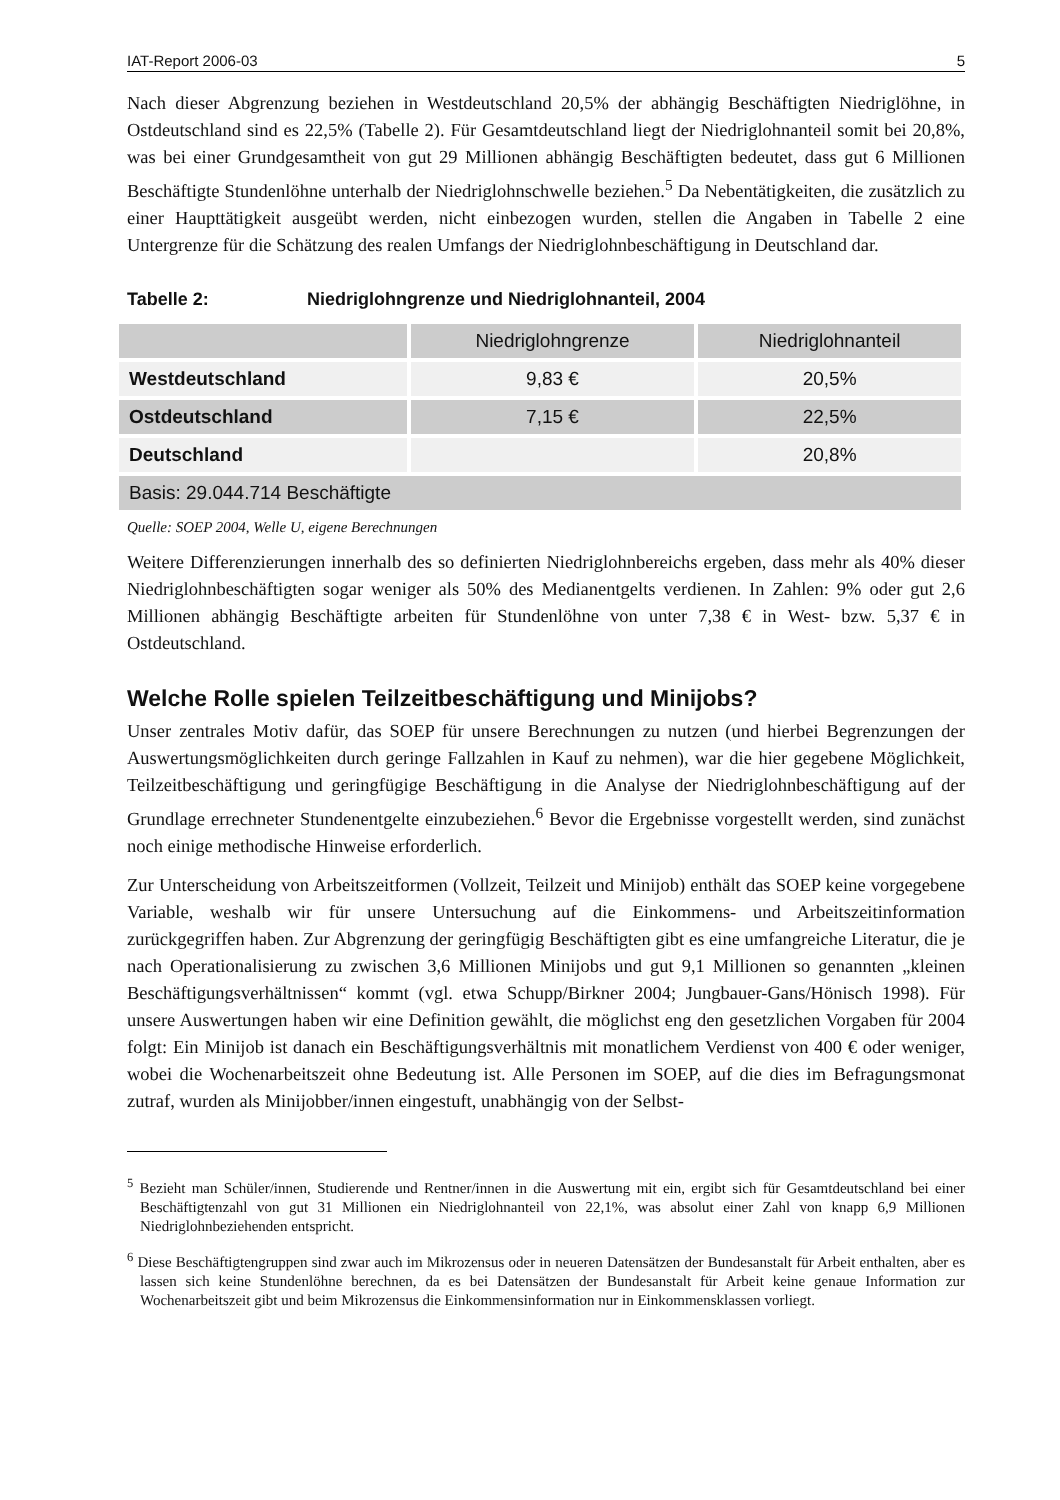IAT-Report 2006-03 5
Nach dieser Abgrenzung beziehen in Westdeutschland 20,5% der abhängig Beschäftigten Niedriglöhne, in Ostdeutschland sind es 22,5% (Tabelle 2). Für Gesamtdeutschland liegt der Niedriglohnanteil somit bei 20,8%, was bei einer Grundgesamtheit von gut 29 Millionen abhängig Beschäftigten bedeutet, dass gut 6 Millionen Beschäftigte Stundenlöhne unterhalb der Niedriglohnschwelle beziehen.<sup>5</sup> Da Nebentätigkeiten, die zusätzlich zu einer Haupttätigkeit ausgeübt werden, nicht einbezogen wurden, stellen die Angaben in Tabelle 2 eine Untergrenze für die Schätzung des realen Umfangs der Niedriglohnbeschäftigung in Deutschland dar.
Tabelle 2: Niedriglohngrenze und Niedriglohnanteil, 2004
| | Niedriglohngrenze | Niedriglohnanteil |
| --- | --- | --- |
| Westdeutschland | 9,83 € | 20,5% |
| Ostdeutschland | 7,15 € | 22,5% |
| Deutschland | | 20,8% |
| Basis: 29.044.714 Beschäftigte | | |
Quelle: SOEP 2004, Welle U, eigene Berechnungen
Weitere Differenzierungen innerhalb des so definierten Niedriglohnbereichs ergeben, dass mehr als 40% dieser Niedriglohnbeschäftigten sogar weniger als 50% des Medianentgelts verdienen. In Zahlen: 9% oder gut 2,6 Millionen abhängig Beschäftigte arbeiten für Stundenlöhne von unter 7,38 € in West- bzw. 5,37 € in Ostdeutschland.
Welche Rolle spielen Teilzeitbeschäftigung und Minijobs?
Unser zentrales Motiv dafür, das SOEP für unsere Berechnungen zu nutzen (und hierbei Begrenzungen der Auswertungsmöglichkeiten durch geringe Fallzahlen in Kauf zu nehmen), war die hier gegebene Möglichkeit, Teilzeitbeschäftigung und geringfügige Beschäftigung in die Analyse der Niedriglohnbeschäftigung auf der Grundlage errechneter Stundenentgelte einzubeziehen.<sup>6</sup> Bevor die Ergebnisse vorgestellt werden, sind zunächst noch einige methodische Hinweise erforderlich.
Zur Unterscheidung von Arbeitszeitformen (Vollzeit, Teilzeit und Minijob) enthält das SOEP keine vorgegebene Variable, weshalb wir für unsere Untersuchung auf die Einkommens- und Arbeitszeitinformation zurückgegriffen haben. Zur Abgrenzung der geringfügig Beschäftigten gibt es eine umfangreiche Literatur, die je nach Operationalisierung zu zwischen 3,6 Millionen Minijobs und gut 9,1 Millionen so genannten „kleinen Beschäftigungsverhältnissen“ kommt (vgl. etwa Schupp/Birkner 2004; Jungbauer-Gans/Hönisch 1998). Für unsere Auswertungen haben wir eine Definition gewählt, die möglichst eng den gesetzlichen Vorgaben für 2004 folgt: Ein Minijob ist danach ein Beschäftigungsverhältnis mit monatlichem Verdienst von 400 € oder weniger, wobei die Wochenarbeitszeit ohne Bedeutung ist. Alle Personen im SOEP, auf die dies im Befragungsmonat zutraf, wurden als Minijobber/innen eingestuft, unabhängig von der Selbst-
<sup>5</sup> Bezieht man Schüler/innen, Studierende und Rentner/innen in die Auswertung mit ein, ergibt sich für Gesamtdeutschland bei einer Beschäftigtenzahl von gut 31 Millionen ein Niedriglohnanteil von 22,1%, was absolut einer Zahl von knapp 6,9 Millionen Niedriglohnbeziehenden entspricht.
<sup>6</sup> Diese Beschäftigtengruppen sind zwar auch im Mikrozensus oder in neueren Datensätzen der Bundesanstalt für Arbeit enthalten, aber es lassen sich keine Stundenlöhne berechnen, da es bei Datensätzen der Bundesanstalt für Arbeit keine genaue Information zur Wochenarbeitszeit gibt und beim Mikrozensus die Einkommensinformation nur in Einkommensklassen vorliegt.